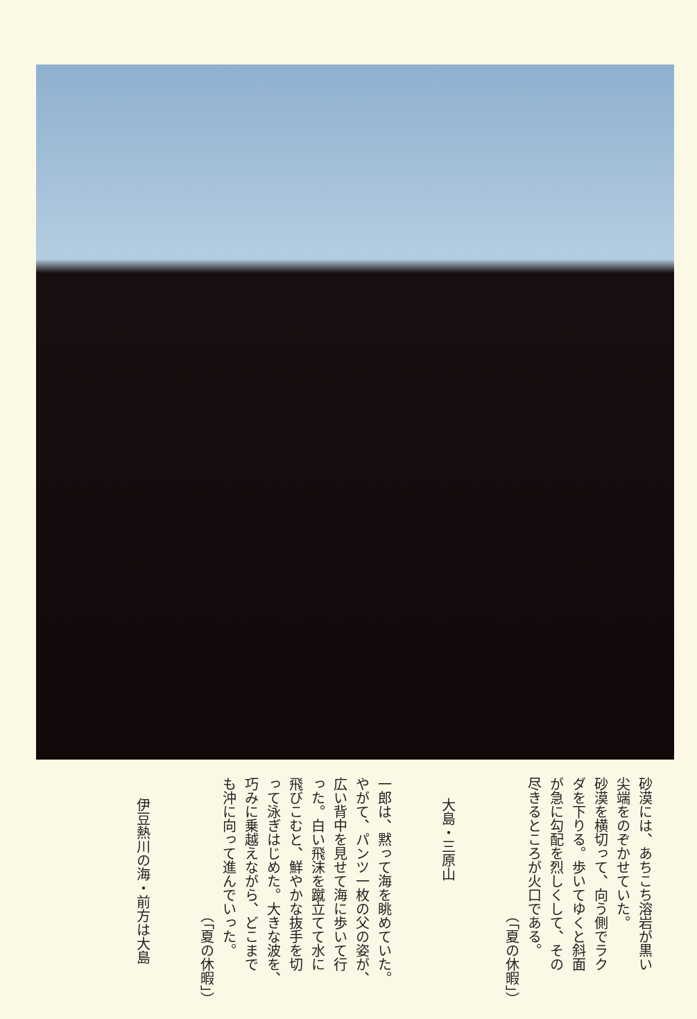砂漠には、あちこち溶岩が黒い
尖端をのぞかせていた。
砂漠を横切って、向う側でラク
ダを下りる。歩いてゆくと斜面
が急に勾配を烈しくして、その
尽きるところが火口である。
（「夏の休暇」）
大島・三原山
一郎は、黙って海を眺めていた。
やがて、パンツ一枚の父の姿が、
広い背中を見せて海に歩いて行
った。白い飛沫を蹴立てて水に
飛びこむと、鮮やかな抜手を切
って泳ぎはじめた。大きな波を、
巧みに乗越えながら、どこまで
も沖に向って進んでいった。
（「夏の休暇」）
伊豆熱川の海・前方は大島